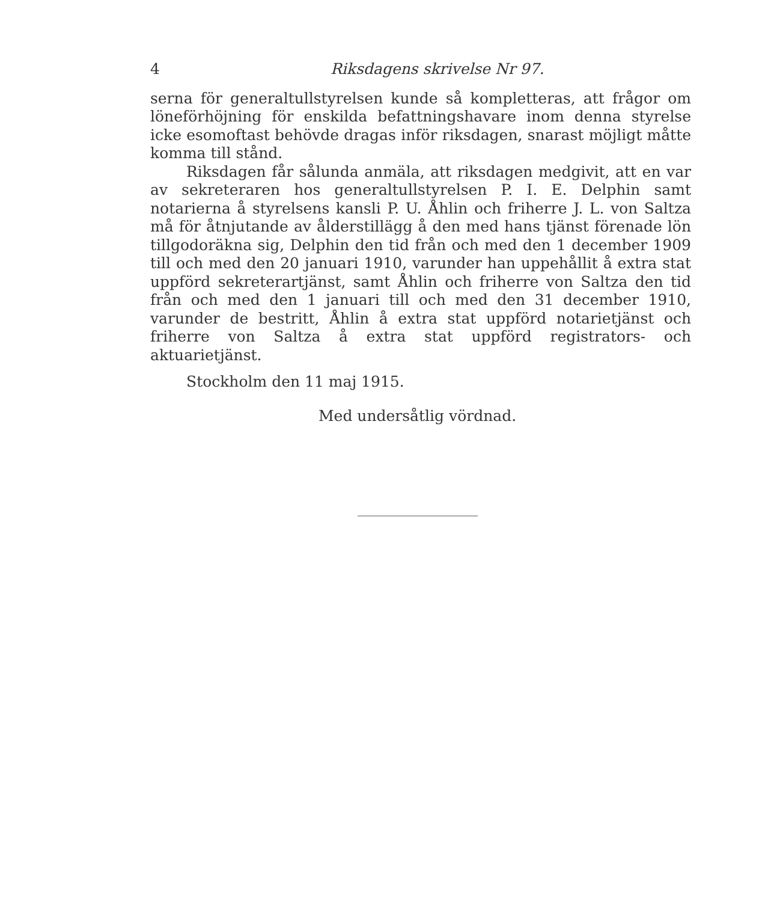4 Riksdagens skrivelse Nr 97.
serna för generaltullstyrelsen kunde så kompletteras, att frågor om löneförhöjning för enskilda befattningshavare inom denna styrelse icke esomoftast behövde dragas inför riksdagen, snarast möjligt måtte komma till stånd.
Riksdagen får sålunda anmäla, att riksdagen medgivit, att en var av sekreteraren hos generaltullstyrelsen P. I. E. Delphin samt notarierna å styrelsens kansli P. U. Åhlin och friherre J. L. von Saltza må för åtnjutande av ålderstillägg å den med hans tjänst förenade lön tillgodoräkna sig, Delphin den tid från och med den 1 december 1909 till och med den 20 januari 1910, varunder han uppehållit å extra stat uppförd sekreterartjänst, samt Åhlin och friherre von Saltza den tid från och med den 1 januari till och med den 31 december 1910, varunder de bestritt, Åhlin å extra stat uppförd notarietjänst och friherre von Saltza å extra stat uppförd registrators- och aktuarietjänst.
Stockholm den 11 maj 1915.
Med undersåtlig vördnad.